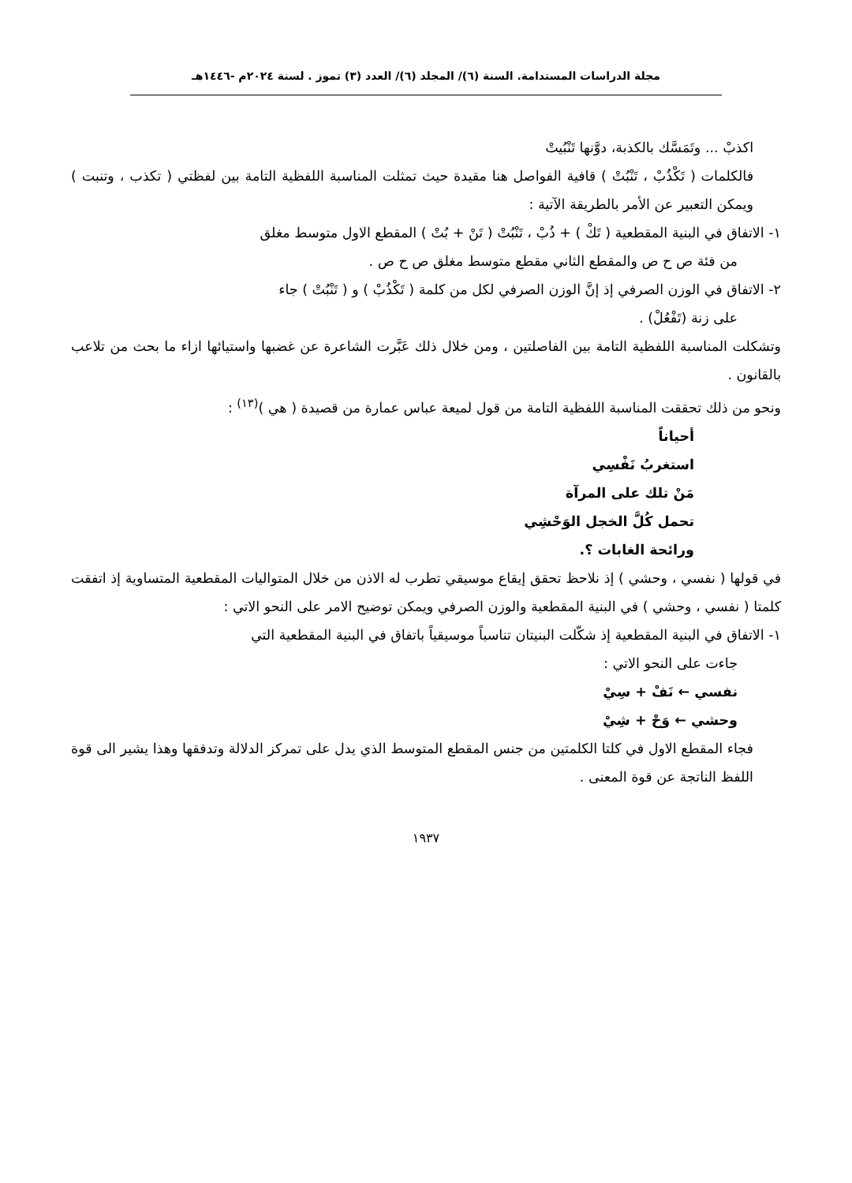مجلة الدراسات المستدامة. السنة (٦)/ المجلد (٦)/ العدد (٣) تموز . لسنة ٢٠٢٤م -١٤٤٦هـ
اكذبْ ... وتَمَسَّك بالكذبة، دوَّنها تَنْبُيتْ
فالكلمات ( تَكْذُبْ ، تَنْبُتْ ) قافية الفواصل هنا مقيدة حيث تمثلت المناسبة اللفظية التامة بين لفظتي ( تكذب ، وتنبت ) ويمكن التعبير عن الأمر بالطريقة الآتية :
١- الاتفاق في البنية المقطعية ( تَكْ ) + ذُبْ ، تَنْبُتْ ( تَنْ + بُتْ ) المقطع الاول متوسط مغلق
من فئة ص ح ص والمقطع الثاني مقطع متوسط مغلق ص ح ص .
٢- الاتفاق في الوزن الصرفي إذ إنَّ الوزن الصرفي لكل من كلمة ( تَكْذُبْ ) و ( تَنْبُتْ ) جاء
على زنة (تَفْعُلْ) .
وتشكلت المناسبة اللفظية التامة بين الفاصلتين ، ومن خلال ذلك عَبَّرت الشاعرة عن غضبها واستيائها ازاء ما بحث من تلاعب بالقانون .
ونحو من ذلك تحققت المناسبة اللفظية التامة من قول لميعة عباس عمارة من قصيدة ( هي )<sup>(١٣)</sup> :
أحياناً
استغربُ نَفْسِي
مَنْ تلك على المرآة
تحمل كُلَّ الخجل الوَحْشِي
ورائحة الغابات ؟.
في قولها ( نفسي ، وحشي ) إذ نلاحظ تحقق إيقاع موسيقي تطرب له الاذن من خلال المتواليات المقطعية المتساوية إذ اتفقت كلمتا ( نفسي ، وحشي ) في البنية المقطعية والوزن الصرفي ويمكن توضيح الامر على النحو الاتي :
١- الاتفاق في البنية المقطعية إذ شكّلت البنيتان تناسباً موسيقياً باتفاق في البنية المقطعية التي
جاءت على النحو الاتي :
نفسي ← نَفْ + سِيْ
وحشي ← وَحْ + شِيْ
فجاء المقطع الاول في كلتا الكلمتين من جنس المقطع المتوسط الذي يدل على تمركز الدلالة وتدفقها وهذا يشير الى قوة اللفظ الناتجة عن قوة المعنى .
١٩٣٧